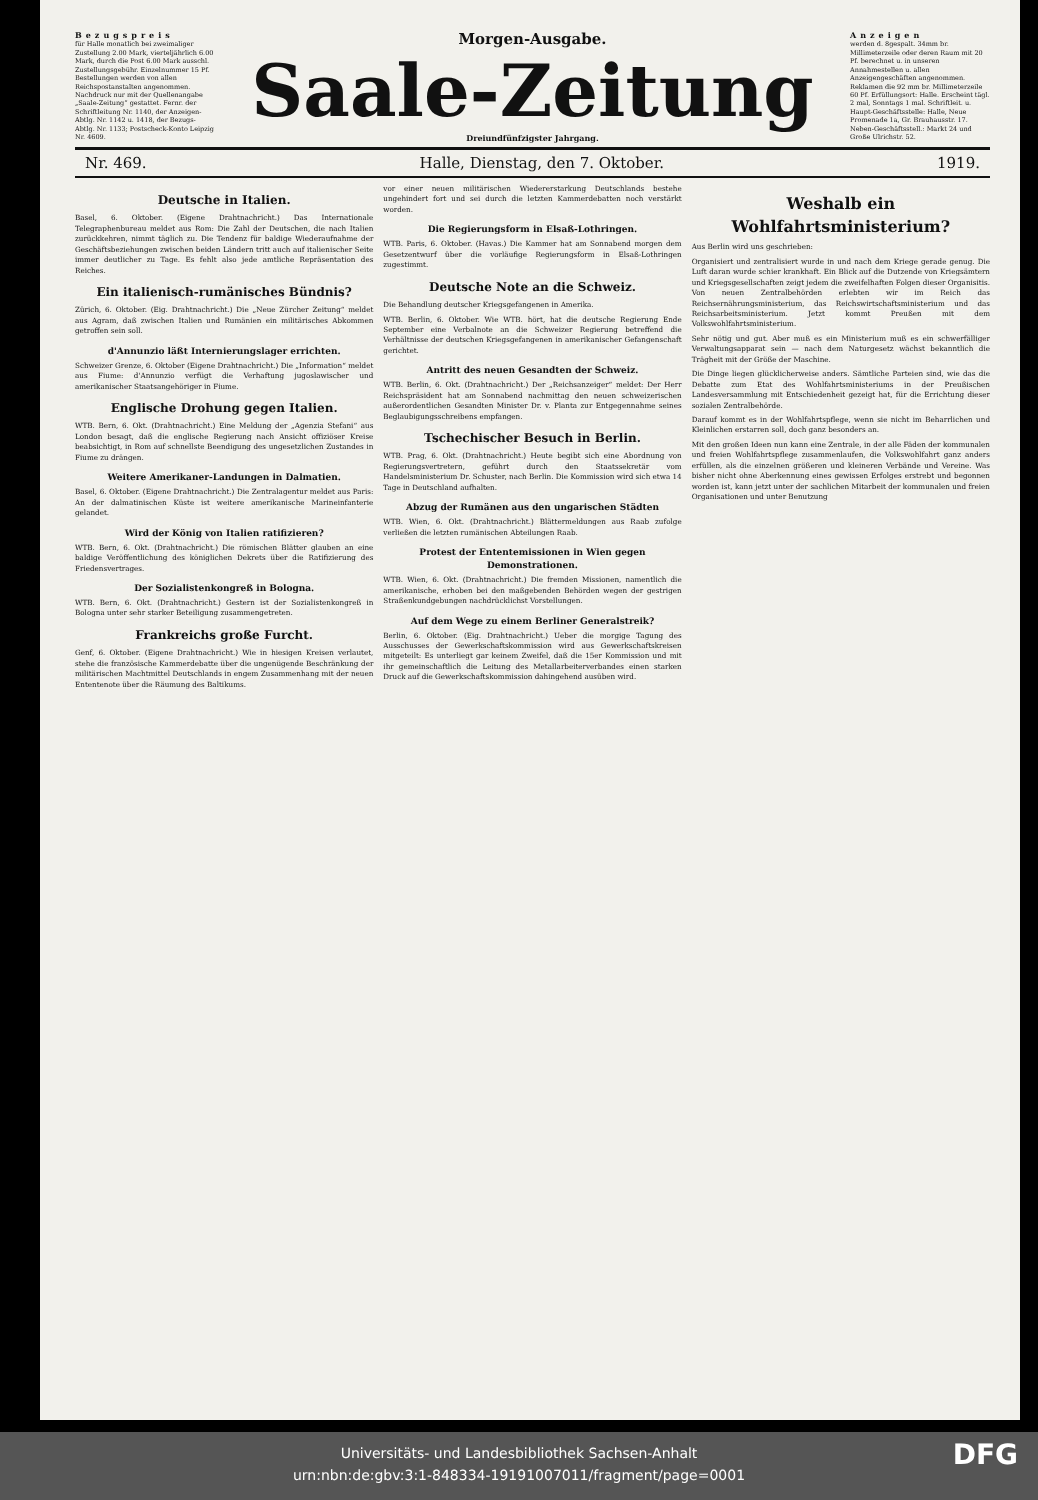Bezugspreis
für Halle monatlich bei zweimaliger Zustellung 2.00 Mark, vierteljährlich 6.00 Mark, durch die Post 6.00 Mark ausschl. Zustellungsgebühr. Einzelnummer 15 Pf. Bestellungen werden von allen Reichspostanstalten angenommen. Nachdruck nur mit der Quellenangabe „Saale-Zeitung“ gestattet. Fernr. der Schriftleitung Nr. 1140, der Anzeigen-Abtlg. Nr. 1142 u. 1418, der Bezugs-Abtlg. Nr. 1133; Postscheck-Konto Leipzig Nr. 4609.
Morgen-Ausgabe.
Saale-Zeitung
Dreiundfünfzigster Jahrgang.
Anzeigen
werden d. 8gespalt. 34mm br. Millimeterzeile oder deren Raum mit 20 Pf. berechnet u. in unseren Annahmestellen u. allen Anzeigengeschäften angenommen. Reklamen die 92 mm br. Millimeterzeile 60 Pf. Erfüllungsort: Halle. Erscheint tägl. 2 mal, Sonntags 1 mal. Schriftleit. u. Haupt-Geschäftsstelle: Halle, Neue Promenade 1a, Gr. Brauhausstr. 17. Neben-Geschäftsstell.: Markt 24 und Große Ulrichstr. 52.
Nr. 469. Halle, Dienstag, den 7. Oktober. 1919.
Deutsche in Italien.
Basel, 6. Oktober. (Eigene Drahtnachricht.) Das Internationale Telegraphenbureau meldet aus Rom: Die Zahl der Deutschen, die nach Italien zurückkehren, nimmt täglich zu. Die Tendenz für baldige Wiederaufnahme der Geschäftsbeziehungen zwischen beiden Ländern tritt auch auf italienischer Seite immer deutlicher zu Tage. Es fehlt also jede amtliche Repräsentation des Reiches.
Ein italienisch-rumänisches Bündnis?
Zürich, 6. Oktober. (Eig. Drahtnachricht.) Die „Neue Zürcher Zeitung“ meldet aus Agram, daß zwischen Italien und Rumänien ein militärisches Abkommen getroffen sein soll.
d'Annunzio läßt Internierungslager errichten.
Schweizer Grenze, 6. Oktober (Eigene Drahtnachricht.) Die „Information“ meldet aus Fiume: d'Annunzio verfügt die Verhaftung jugoslawischer und amerikanischer Staatsangehöriger in Fiume.
Englische Drohung gegen Italien.
WTB. Bern, 6. Okt. (Drahtnachricht.) Eine Meldung der „Agenzia Stefani“ aus London besagt, daß die englische Regierung nach Ansicht offiziöser Kreise beabsichtigt, in Rom auf schnellste Beendigung des ungesetzlichen Zustandes in Fiume zu drängen.
Weitere Amerikaner-Landungen in Dalmatien.
Basel, 6. Oktober. (Eigene Drahtnachricht.) Die Zentralagentur meldet aus Paris: An der dalmatinischen Küste ist weitere amerikanische Marineinfanterie gelandet.
Wird der König von Italien ratifizieren?
WTB. Bern, 6. Okt. (Drahtnachricht.) Die römischen Blätter glauben an eine baldige Veröffentlichung des königlichen Dekrets über die Ratifizierung des Friedensvertrages.
Der Sozialistenkongreß in Bologna.
WTB. Bern, 6. Okt. (Drahtnachricht.) Gestern ist der Sozialistenkongreß in Bologna unter sehr starker Beteiligung zusammengetreten.
Frankreichs große Furcht.
Genf, 6. Oktober. (Eigene Drahtnachricht.) Wie in hiesigen Kreisen verlautet, stehe die französische Kammerdebatte über die ungenügende Beschränkung der militärischen Machtmittel Deutschlands in engem Zusammenhang mit der neuen Ententenote über die Räumung des Baltikums.
vor einer neuen militärischen Wiedererstarkung Deutschlands bestehe ungehindert fort und sei durch die letzten Kammerdebatten noch verstärkt worden.
Die Regierungsform in Elsaß-Lothringen.
WTB. Paris, 6. Oktober. (Havas.) Die Kammer hat am Sonnabend morgen dem Gesetzentwurf über die vorläufige Regierungsform in Elsaß-Lothringen zugestimmt.
Deutsche Note an die Schweiz.
Die Behandlung deutscher Kriegsgefangenen in Amerika.
WTB. Berlin, 6. Oktober. Wie WTB. hört, hat die deutsche Regierung Ende September eine Verbalnote an die Schweizer Regierung betreffend die Verhältnisse der deutschen Kriegsgefangenen in amerikanischer Gefangenschaft gerichtet.
Antritt des neuen Gesandten der Schweiz.
WTB. Berlin, 6. Okt. (Drahtnachricht.) Der „Reichsanzeiger“ meldet: Der Herr Reichspräsident hat am Sonnabend nachmittag den neuen schweizerischen außerordentlichen Gesandten Minister Dr. v. Planta zur Entgegennahme seines Beglaubigungsschreibens empfangen.
Tschechischer Besuch in Berlin.
WTB. Prag, 6. Okt. (Drahtnachricht.) Heute begibt sich eine Abordnung von Regierungsvertretern, geführt durch den Staatssekretär vom Handelsministerium Dr. Schuster, nach Berlin. Die Kommission wird sich etwa 14 Tage in Deutschland aufhalten.
Abzug der Rumänen aus den ungarischen Städten
WTB. Wien, 6. Okt. (Drahtnachricht.) Blättermeldungen aus Raab zufolge verließen die letzten rumänischen Abteilungen Raab.
Protest der Ententemissionen in Wien gegen Demonstrationen.
WTB. Wien, 6. Okt. (Drahtnachricht.) Die fremden Missionen, namentlich die amerikanische, erhoben bei den maßgebenden Behörden wegen der gestrigen Straßenkundgebungen nachdrücklichst Vorstellungen.
Auf dem Wege zu einem Berliner Generalstreik?
Berlin, 6. Oktober. (Eig. Drahtnachricht.) Ueber die morgige Tagung des Ausschusses der Gewerkschaftskommission wird aus Gewerkschaftskreisen mitgeteilt: Es unterliegt gar keinem Zweifel, daß die 15er Kommission und mit ihr gemeinschaftlich die Leitung des Metallarbeiterverbandes einen starken Druck auf die Gewerkschaftskommission dahingehend ausüben wird.
Weshalb ein Wohlfahrtsministerium?
Aus Berlin wird uns geschrieben:
Organisiert und zentralisiert wurde in und nach dem Kriege gerade genug. Die Luft daran wurde schier krankhaft. Ein Blick auf die Dutzende von Kriegsämtern und Kriegsgesellschaften zeigt jedem die zweifelhaften Folgen dieser Organisitis. Von neuen Zentralbehörden erlebten wir im Reich das Reichsernährungsministerium, das Reichswirtschaftsministerium und das Reichsarbeitsministerium. Jetzt kommt Preußen mit dem Volkswohlfahrtsministerium.
Sehr nötig und gut. Aber muß es ein Ministerium muß es ein schwerfälliger Verwaltungsapparat sein — nach dem Naturgesetz wächst bekanntlich die Trägheit mit der Größe der Maschine.
Die Dinge liegen glücklicherweise anders. Sämtliche Parteien sind, wie das die Debatte zum Etat des Wohlfahrtsministeriums in der Preußischen Landesversammlung mit Entschiedenheit gezeigt hat, für die Errichtung dieser sozialen Zentralbehörde.
Darauf kommt es in der Wohlfahrtspflege, wenn sie nicht im Beharrlichen und Kleinlichen erstarren soll, doch ganz besonders an.
Mit den großen Ideen nun kann eine Zentrale, in der alle Fäden der kommunalen und freien Wohlfahrtspflege zusammenlaufen, die Volkswohlfahrt ganz anders erfüllen, als die einzelnen größeren und kleineren Verbände und Vereine. Was bisher nicht ohne Aberkennung eines gewissen Erfolges erstrebt und begonnen worden ist, kann jetzt unter der sachlichen Mitarbeit der kommunalen und freien Organisationen und unter Benutzung
Universitäts- und Landesbibliothek Sachsen-Anhalt
urn:nbn:de:gbv:3:1-848334-19191007011/fragment/page=0001
DFG